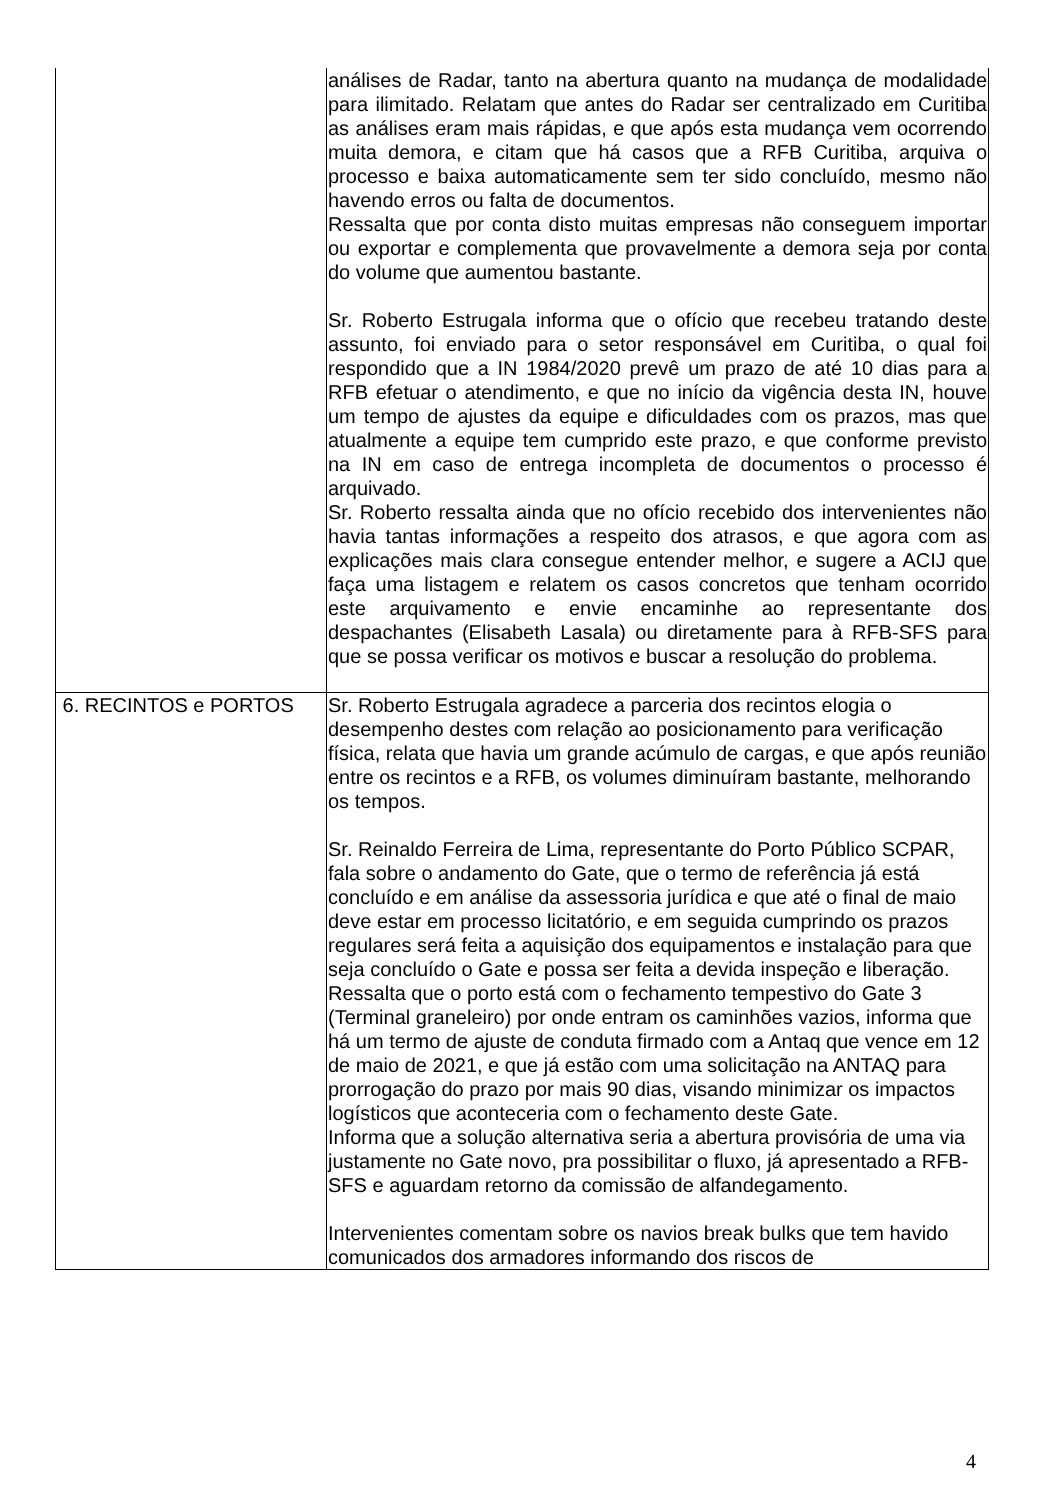| | análises de Radar, tanto na abertura quanto na mudança de modalidade para ilimitado. Relatam que antes do Radar ser centralizado em Curitiba as análises eram mais rápidas, e que após esta mudança vem ocorrendo muita demora, e citam que há casos que a RFB Curitiba, arquiva o processo e baixa automaticamente sem ter sido concluído, mesmo não havendo erros ou falta de documentos. Ressalta que por conta disto muitas empresas não conseguem importar ou exportar e complementa que provavelmente a demora seja por conta do volume que aumentou bastante. Sr. Roberto Estrugala informa que o ofício que recebeu tratando deste assunto, foi enviado para o setor responsável em Curitiba, o qual foi respondido que a IN 1984/2020 prevê um prazo de até 10 dias para a RFB efetuar o atendimento, e que no início da vigência desta IN, houve um tempo de ajustes da equipe e dificuldades com os prazos, mas que atualmente a equipe tem cumprido este prazo, e que conforme previsto na IN em caso de entrega incompleta de documentos o processo é arquivado. Sr. Roberto ressalta ainda que no ofício recebido dos intervenientes não havia tantas informações a respeito dos atrasos, e que agora com as explicações mais clara consegue entender melhor, e sugere a ACIJ que faça uma listagem e relatem os casos concretos que tenham ocorrido este arquivamento e envie encaminhe ao representante dos despachantes (Elisabeth Lasala) ou diretamente para à RFB-SFS para que se possa verificar os motivos e buscar a resolução do problema. |
| 6. RECINTOS e PORTOS | Sr. Roberto Estrugala agradece a parceria dos recintos elogia o desempenho destes com relação ao posicionamento para verificação física, relata que havia um grande acúmulo de cargas, e que após reunião entre os recintos e a RFB, os volumes diminuíram bastante, melhorando os tempos. Sr. Reinaldo Ferreira de Lima, representante do Porto Público SCPAR, fala sobre o andamento do Gate, que o termo de referência já está concluído e em análise da assessoria jurídica e que até o final de maio deve estar em processo licitatório, e em seguida cumprindo os prazos regulares será feita a aquisição dos equipamentos e instalação para que seja concluído o Gate e possa ser feita a devida inspeção e liberação. Ressalta que o porto está com o fechamento tempestivo do Gate 3 (Terminal graneleiro) por onde entram os caminhões vazios, informa que há um termo de ajuste de conduta firmado com a Antaq que vence em 12 de maio de 2021, e que já estão com uma solicitação na ANTAQ para prorrogação do prazo por mais 90 dias, visando minimizar os impactos logísticos que aconteceria com o fechamento deste Gate. Informa que a solução alternativa seria a abertura provisória de uma via justamente no Gate novo, pra possibilitar o fluxo, já apresentado a RFB-SFS e aguardam retorno da comissão de alfandegamento. Intervenientes comentam sobre os navios break bulks que tem havido comunicados dos armadores informando dos riscos de |
4